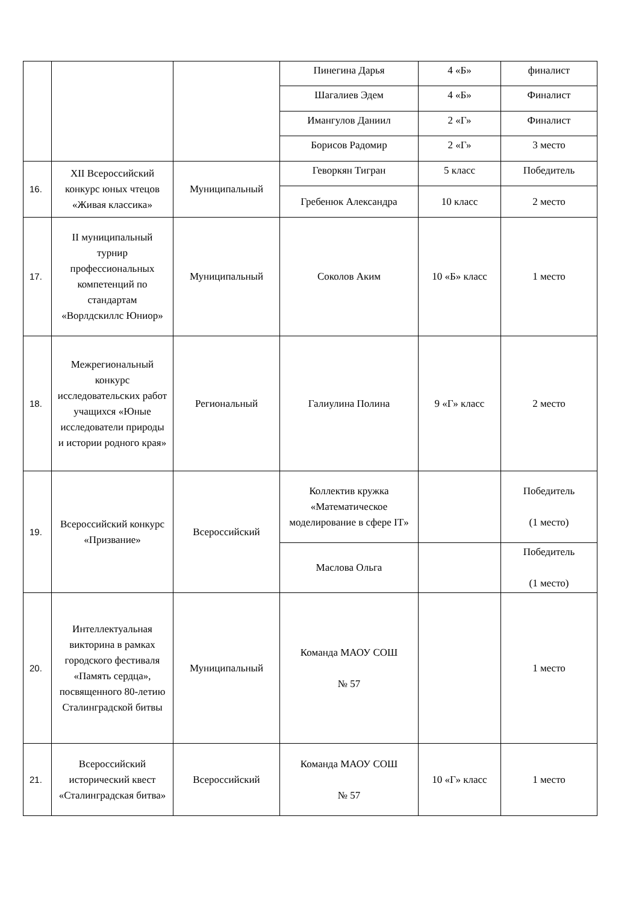| | | | Пинегина Дарья | 4 «Б» | финалист |
| | | | Шагалиев Эдем | 4 «Б» | Финалист |
| | | | Имангулов Даниил | 2 «Г» | Финалист |
| | | | Борисов Радомир | 2 «Г» | 3 место |
| 16. | XII Всероссийский конкурс юных чтецов «Живая классика» | Муниципальный | Геворкян Тигран | 5 класс | Победитель |
| | | | Гребенюк Александра | 10 класс | 2 место |
| 17. | II муниципальный турнир профессиональных компетенций по стандартам «Ворлдскиллс Юниор» | Муниципальный | Соколов Аким | 10 «Б» класс | 1 место |
| 18. | Межрегиональный конкурс исследовательских работ учащихся «Юные исследователи природы и истории родного края» | Региональный | Галиулина Полина | 9 «Г» класс | 2 место |
| 19. | Всероссийский конкурс «Призвание» | Всероссийский | Коллектив кружка «Математическое моделирование в сфере IT» | | Победитель (1 место) |
| | | | Маслова Ольга | | Победитель (1 место) |
| 20. | Интеллектуальная викторина в рамках городского фестиваля «Память сердца», посвященного 80-летию Сталинградской битвы | Муниципальный | Команда МАОУ СОШ № 57 | | 1 место |
| 21. | Всероссийский исторический квест «Сталинградская битва» | Всероссийский | Команда МАОУ СОШ № 57 | 10 «Г» класс | 1 место |